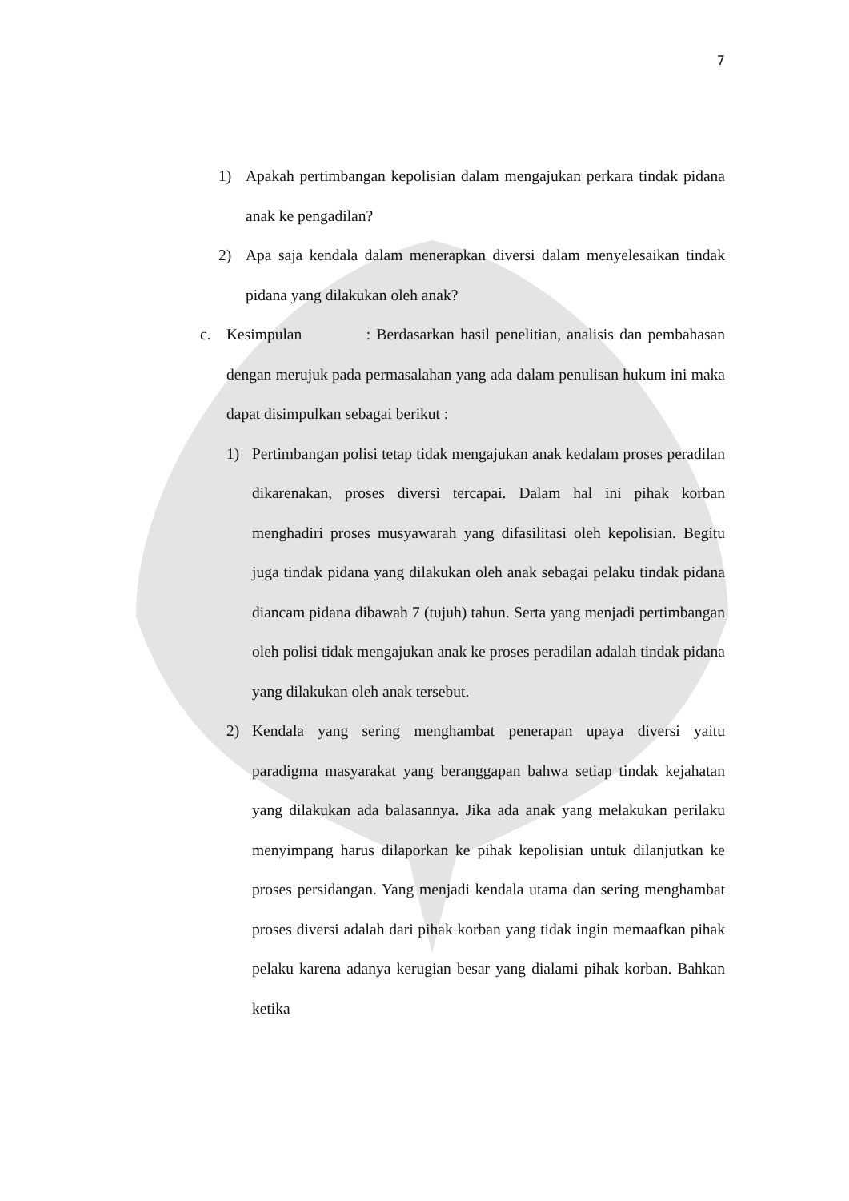7
1) Apakah pertimbangan kepolisian dalam mengajukan perkara tindak pidana anak ke pengadilan?
2) Apa saja kendala dalam menerapkan diversi dalam menyelesaikan tindak pidana yang dilakukan oleh anak?
c. Kesimpulan : Berdasarkan hasil penelitian, analisis dan pembahasan dengan merujuk pada permasalahan yang ada dalam penulisan hukum ini maka dapat disimpulkan sebagai berikut :
1) Pertimbangan polisi tetap tidak mengajukan anak kedalam proses peradilan dikarenakan, proses diversi tercapai. Dalam hal ini pihak korban menghadiri proses musyawarah yang difasilitasi oleh kepolisian. Begitu juga tindak pidana yang dilakukan oleh anak sebagai pelaku tindak pidana diancam pidana dibawah 7 (tujuh) tahun. Serta yang menjadi pertimbangan oleh polisi tidak mengajukan anak ke proses peradilan adalah tindak pidana yang dilakukan oleh anak tersebut.
2) Kendala yang sering menghambat penerapan upaya diversi yaitu paradigma masyarakat yang beranggapan bahwa setiap tindak kejahatan yang dilakukan ada balasannya. Jika ada anak yang melakukan perilaku menyimpang harus dilaporkan ke pihak kepolisian untuk dilanjutkan ke proses persidangan. Yang menjadi kendala utama dan sering menghambat proses diversi adalah dari pihak korban yang tidak ingin memaafkan pihak pelaku karena adanya kerugian besar yang dialami pihak korban. Bahkan ketika